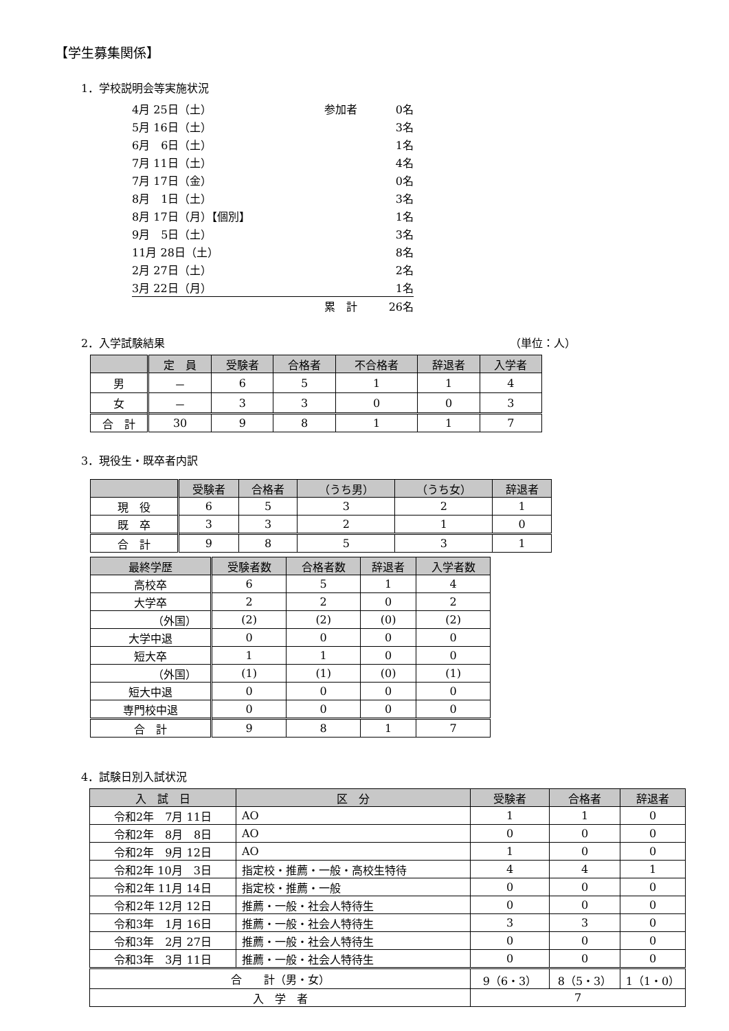【学生募集関係】
1．学校説明会等実施状況
4月 25日（土） 参加者 0名
5月 16日（土） 3名
6月　6日（土） 1名
7月 11日（土） 4名
7月 17日（金） 0名
8月　1日（土） 3名
8月 17日（月）【個別】 1名
9月　5日（土） 3名
11月 28日（土） 8名
2月 27日（土） 2名
3月 22日（月） 1名
累　計 26名
2．入学試験結果 （単位：人）
| | 定 員 | 受験者 | 合格者 | 不合格者 | 辞退者 | 入学者 |
| --- | --- | --- | --- | --- | --- | --- |
| 男 | － | 6 | 5 | 1 | 1 | 4 |
| 女 | － | 3 | 3 | 0 | 0 | 3 |
| 合 計 | 30 | 9 | 8 | 1 | 1 | 7 |
3．現役生・既卒者内訳
| | 受験者 | 合格者 | （うち男） | （うち女） | 辞退者 |
| --- | --- | --- | --- | --- | --- |
| 現 役 | 6 | 5 | 3 | 2 | 1 |
| 既 卒 | 3 | 3 | 2 | 1 | 0 |
| 合 計 | 9 | 8 | 5 | 3 | 1 |
| 最終学歴 | 受験者数 | 合格者数 | 辞退者 | 入学者数 |
| --- | --- | --- | --- | --- |
| 高校卒 | 6 | 5 | 1 | 4 |
| 大学卒 | 2 | 2 | 0 | 2 |
| （外国） | (2) | (2) | (0) | (2) |
| 大学中退 | 0 | 0 | 0 | 0 |
| 短大卒 | 1 | 1 | 0 | 0 |
| （外国） | (1) | (1) | (0) | (1) |
| 短大中退 | 0 | 0 | 0 | 0 |
| 専門校中退 | 0 | 0 | 0 | 0 |
| 合 計 | 9 | 8 | 1 | 7 |
4．試験日別入試状況
| 入 試 日 | 区 分 | 受験者 | 合格者 | 辞退者 |
| --- | --- | --- | --- | --- |
| 令和2年 7月 11日 | AO | 1 | 1 | 0 |
| 令和2年 8月 8日 | AO | 0 | 0 | 0 |
| 令和2年 9月 12日 | AO | 1 | 0 | 0 |
| 令和2年 10月 3日 | 指定校・推薦・一般・高校生特待 | 4 | 4 | 1 |
| 令和2年 11月 14日 | 指定校・推薦・一般 | 0 | 0 | 0 |
| 令和2年 12月 12日 | 推薦・一般・社会人特待生 | 0 | 0 | 0 |
| 令和3年 1月 16日 | 推薦・一般・社会人特待生 | 3 | 3 | 0 |
| 令和3年 2月 27日 | 推薦・一般・社会人特待生 | 0 | 0 | 0 |
| 令和3年 3月 11日 | 推薦・一般・社会人特待生 | 0 | 0 | 0 |
| 合 計（男・女） | | 9（6・3） | 8（5・3） | 1（1・0） |
| 入 学 者 | | 7 | | |